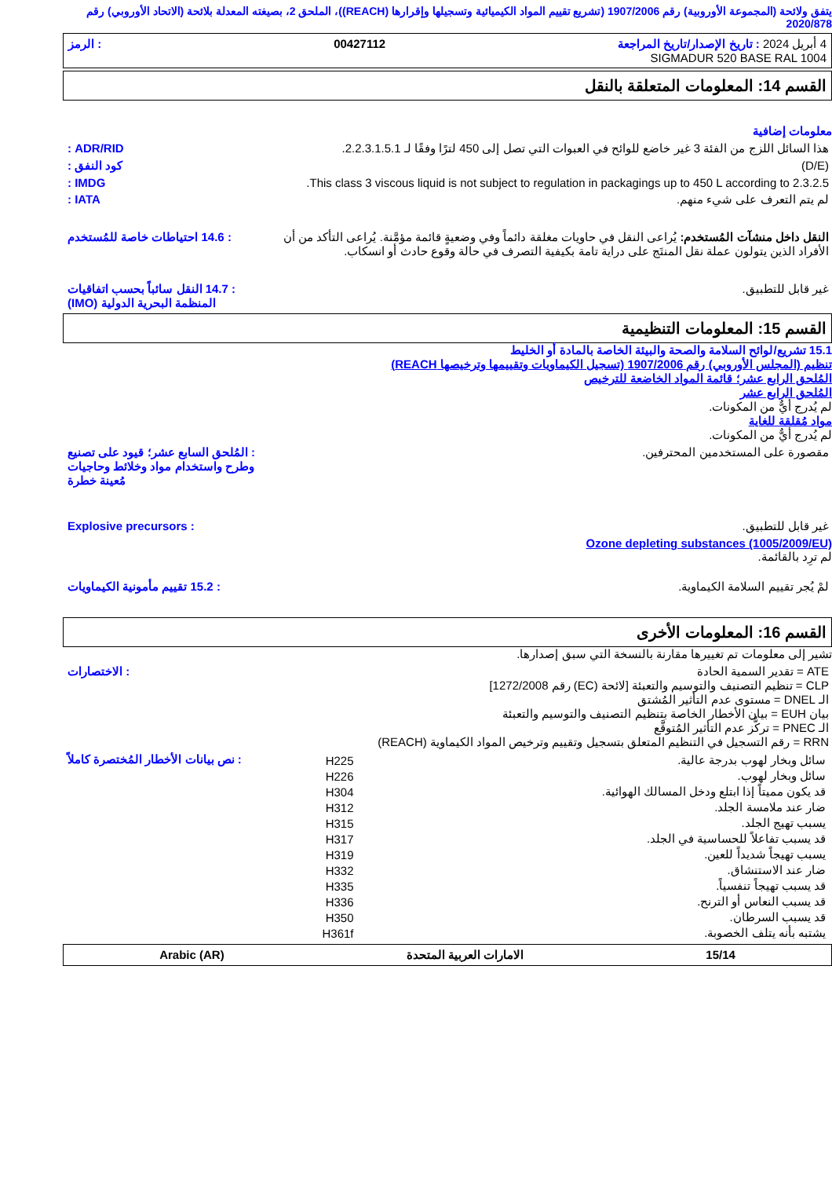يتفق ولائحة (المجموعة الأوروبية) رقم 1907/2006 (تشريع تقييم المواد الكيميائية وتسجيلها وإقرارها (REACH))، الملحق 2، بصيغته المعدلة بلائحة (الاتحاد الأوروبي) رقم 2020/878
4 أبريل 2024 : تاريخ الإصدار/تاريخ المراجعة 00427112: الرمز
SIGMADUR 520 BASE RAL 1004
القسم 14: المعلومات المتعلقة بالنقل
معلومات إضافية
هذا السائل اللزج من الفئة 3 غير خاضع للوائح في العبوات التي تصل إلى 450 لترًا وفقًا لـ 2.2.3.1.5.1.
ADR/RID :
(D/E) كود النفق :
This class 3 viscous liquid is not subject to regulation in packagings up to 450 L according to 2.3.2.5.
IMDG :
لم يتم التعرف على شيء منهم. IATA :
النقل داخل منشآت المُستخدم: يُراعى النقل في حاويات مغلقة دائماً وفي وضعيةٍ قائمة مؤمَّنة. يُراعى التأكد من أن الأفراد الذين يتولون عملة نقل المنتَج على دراية تامة بكيفية التصرف في حالة وقوع حادث أو انسكاب.
: 14.6 احتياطات خاصة للمُستخدم
غير قابل للتطبيق. : 14.7 النقل سائباً بحسب اتفاقيات المنظمة البحرية الدولية (IMO)
القسم 15: المعلومات التنظيمية
15.1 تشريع/لوائح السلامة والصحة والبيئة الخاصة بالمادة أو الخليط
تنظيم (المجلس الأوروبي) رقم 1907/2006 (تسجيل الكيماويات وتقييمها وترخيصها REACH)
المُلحق الرابع عشر؛ قائمة المواد الخاضعة للترخيص
المُلحق الرابع عشر
لم يُدرج أيٌّ من المكونات.
مواد مُقلقة للغاية
لم يُدرج أيٌّ من المكونات.
مقصورة على المستخدمين المحترفين.
: المُلحق السابع عشر؛ قيود على تصنيع وطرح واستخدام مواد وخلائط وحاجيات مُعينة خطرة
غير قابل للتطبيق. : Explosive precursors
Ozone depleting substances (1005/2009/EU)
لم ترِد بالقائمة.
لمْ يُجر تقييم السلامة الكيماوية.
: 15.2 تقييم مأمونية الكيماويات
القسم 16: المعلومات الأخرى
تشير إلى معلومات تم تغييرها مقارنة بالنسخة التي سبق إصدارها.
ATE = تقدير السمية الحادة
CLP = تنظيم التصنيف والتوسيم والتعبئة [لائحة (EC) رقم 1272/2008]
الـ DNEL = مستوى عدم التأثير المُشتق
بيان EUH = بيان الأخطار الخاصة بتنظيم التصنيف والتوسيم والتعبئة
الـ PNEC = تركُّز عدم التأثير المُتوقَّع
RRN = رقم التسجيل في التنظيم المتعلق بتسجيل وتقييم وترخيص المواد الكيماوية (REACH)
: الاختصارات
| سائل وبخار لهوب بدرجة عالية. | H225 |
| سائل وبخار لهوب. | H226 |
| قد يكون مميتاً إذا ابتلع ودخل المسالك الهوائية. | H304 |
| ضار عند ملامسة الجلد. | H312 |
| يسبب تهيج الجلد. | H315 |
| قد يسبب تفاعلاً للحساسية في الجلد. | H317 |
| يسبب تهيجاً شديداً للعين. | H319 |
| ضار عند الاستنشاق. | H332 |
| قد يسبب تهيجاً تنفسياً. | H335 |
| قد يسبب النعاس أو الترنح. | H336 |
| قد يسبب السرطان. | H350 |
| يشتبه بأنه يتلف الخصوبة. | H361f |
: نص بيانات الأخطار المُختصرة كاملاً
15/14 الامارات العربية المتحدة Arabic (AR)